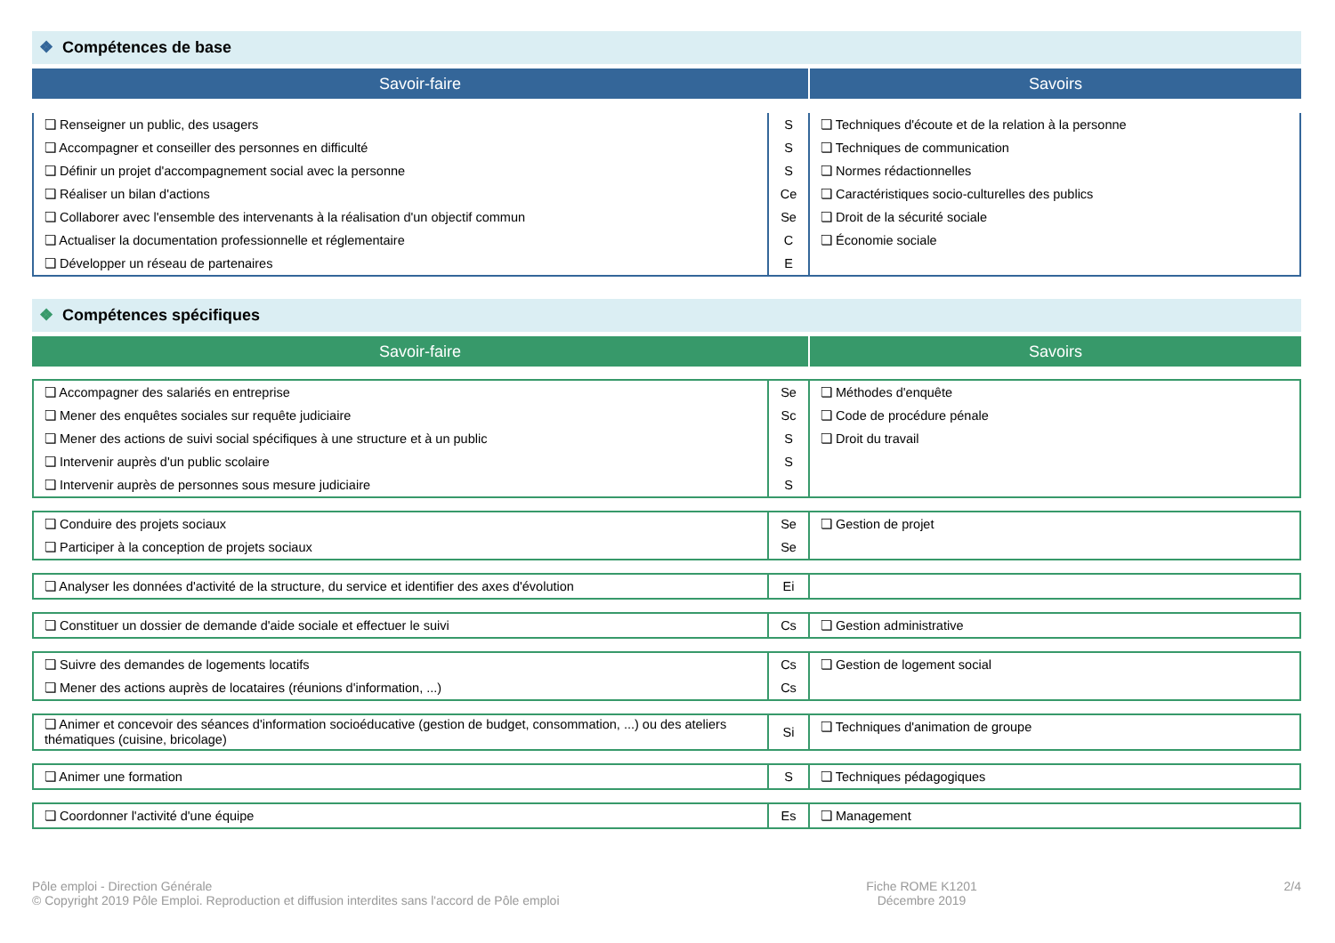❖ Compétences de base
Savoir-faire Savoirs
| ❏ Renseigner un public, des usagers | S | ❏ Techniques d'écoute et de la relation à la personne |
| ❏ Accompagner et conseiller des personnes en difficulté | S | ❏ Techniques de communication |
| ❏ Définir un projet d'accompagnement social avec la personne | S | ❏ Normes rédactionnelles |
| ❏ Réaliser un bilan d'actions | Ce | ❏ Caractéristiques socio-culturelles des publics |
| ❏ Collaborer avec l'ensemble des intervenants à la réalisation d'un objectif commun | Se | ❏ Droit de la sécurité sociale |
| ❏ Actualiser la documentation professionnelle et réglementaire | C | ❏ Économie sociale |
| ❏ Développer un réseau de partenaires | E | |
❖ Compétences spécifiques
Savoir-faire Savoirs
| ❏ Accompagner des salariés en entreprise | Se | ❏ Méthodes d'enquête |
| ❏ Mener des enquêtes sociales sur requête judiciaire | Sc | ❏ Code de procédure pénale |
| ❏ Mener des actions de suivi social spécifiques à une structure et à un public | S | ❏ Droit du travail |
| ❏ Intervenir auprès d'un public scolaire | S | |
| ❏ Intervenir auprès de personnes sous mesure judiciaire | S | |
| ❏ Conduire des projets sociaux | Se | ❏ Gestion de projet |
| ❏ Participer à la conception de projets sociaux | Se | |
| ❏ Analyser les données d'activité de la structure, du service et identifier des axes d'évolution | Ei | |
| ❏ Constituer un dossier de demande d'aide sociale et effectuer le suivi | Cs | ❏ Gestion administrative |
| ❏ Suivre des demandes de logements locatifs | Cs | ❏ Gestion de logement social |
| ❏ Mener des actions auprès de locataires (réunions d'information, ...) | Cs | |
| ❏ Animer et concevoir des séances d'information socioéducative (gestion de budget, consommation, ...) ou des ateliers thématiques (cuisine, bricolage) | Si | ❏ Techniques d'animation de groupe |
| ❏ Animer une formation | S | ❏ Techniques pédagogiques |
| ❏ Coordonner l'activité d'une équipe | Es | ❏ Management |
Pôle emploi - Direction Générale
© Copyright 2019 Pôle Emploi. Reproduction et diffusion interdites sans l'accord de Pôle emploi
Fiche ROME K1201
Décembre 2019
2/4